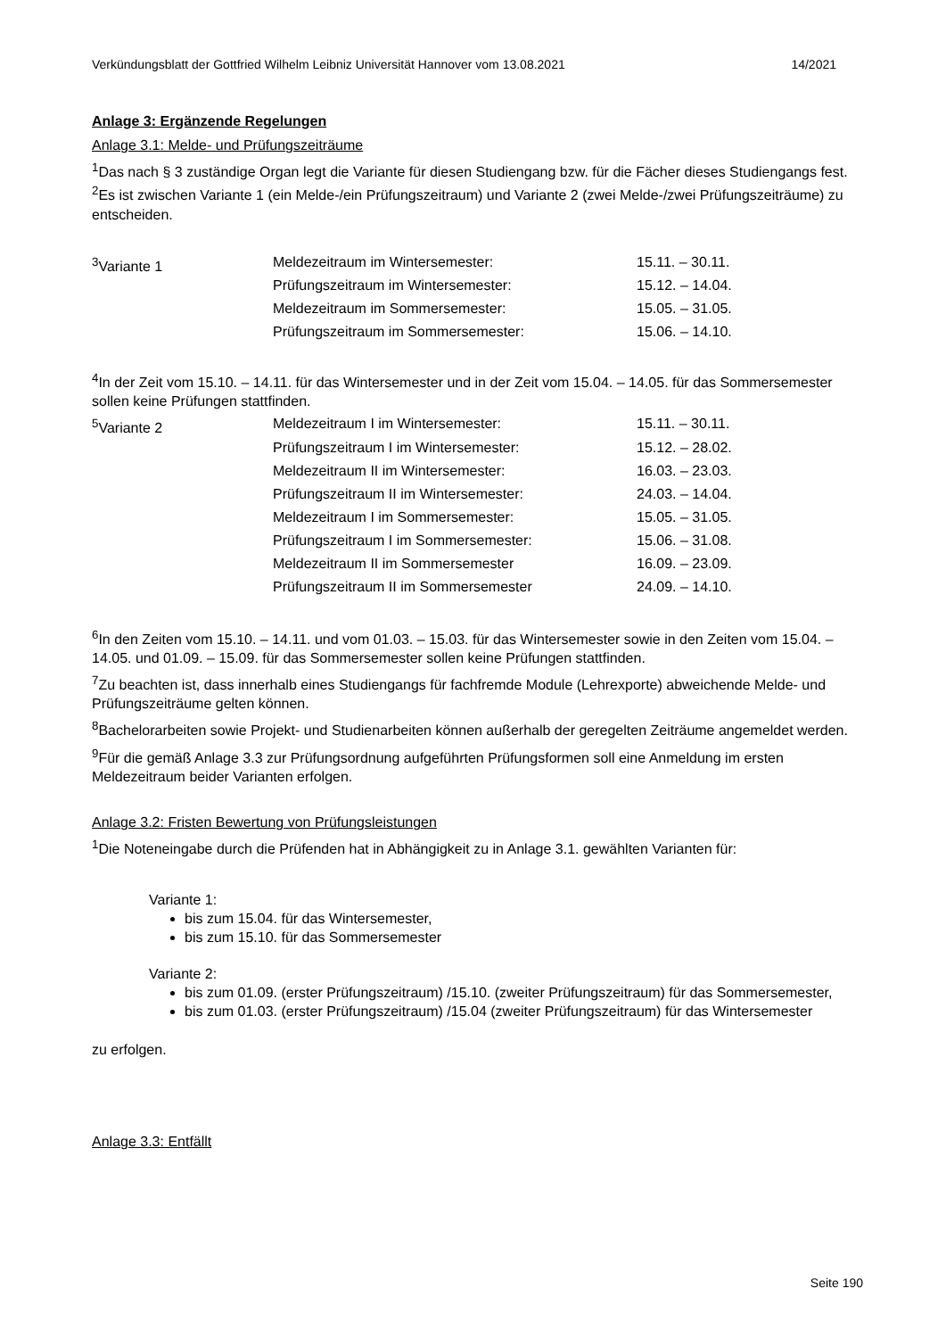Verkündungsblatt der Gottfried Wilhelm Leibniz Universität Hannover vom 13.08.2021 14/2021
Anlage 3: Ergänzende Regelungen
Anlage 3.1: Melde- und Prüfungszeiträume
<sup>1</sup> Das nach § 3 zuständige Organ legt die Variante für diesen Studiengang bzw. für die Fächer dieses Studiengangs fest. <sup>2</sup>Es ist zwischen Variante 1 (ein Melde-/ein Prüfungszeitraum) und Variante 2 (zwei Melde-/zwei Prüfungszeiträume) zu entscheiden.
| <sup>3</sup> Variante 1 | Meldezeitraum im Wintersemester: | 15.11. – 30.11. |
| | Prüfungszeitraum im Wintersemester: | 15.12. – 14.04. |
| | Meldezeitraum im Sommersemester: | 15.05. – 31.05. |
| | Prüfungszeitraum im Sommersemester: | 15.06. – 14.10. |
<sup>4</sup> In der Zeit vom 15.10. – 14.11. für das Wintersemester und in der Zeit vom 15.04. – 14.05. für das Sommersemester sollen keine Prüfungen stattfinden.
| <sup>5</sup> Variante 2 | Meldezeitraum I im Wintersemester: | 15.11. – 30.11. |
| | Prüfungszeitraum I im Wintersemester: | 15.12. – 28.02. |
| | Meldezeitraum II im Wintersemester: | 16.03. – 23.03. |
| | Prüfungszeitraum II im Wintersemester: | 24.03. – 14.04. |
| | Meldezeitraum I im Sommersemester: | 15.05. – 31.05. |
| | Prüfungszeitraum I im Sommersemester: | 15.06. – 31.08. |
| | Meldezeitraum II im Sommersemester | 16.09. – 23.09. |
| | Prüfungszeitraum II im Sommersemester | 24.09. – 14.10. |
<sup>6</sup> In den Zeiten vom 15.10. – 14.11. und vom 01.03. – 15.03. für das Wintersemester sowie in den Zeiten vom 15.04. – 14.05. und 01.09. – 15.09. für das Sommersemester sollen keine Prüfungen stattfinden.
<sup>7</sup> Zu beachten ist, dass innerhalb eines Studiengangs für fachfremde Module (Lehrexporte) abweichende Melde- und Prüfungszeiträume gelten können.
<sup>8</sup> Bachelorarbeiten sowie Projekt- und Studienarbeiten können außerhalb der geregelten Zeiträume angemeldet werden.
<sup>9</sup>Für die gemäß Anlage 3.3 zur Prüfungsordnung aufgeführten Prüfungsformen soll eine Anmeldung im ersten Meldezeitraum beider Varianten erfolgen.
Anlage 3.2: Fristen Bewertung von Prüfungsleistungen
<sup>1</sup> Die Noteneingabe durch die Prüfenden hat in Abhängigkeit zu in Anlage 3.1. gewählten Varianten für:
Variante 1:
bis zum 15.04. für das Wintersemester,
bis zum 15.10. für das Sommersemester
Variante 2:
bis zum 01.09. (erster Prüfungszeitraum) /15.10. (zweiter Prüfungszeitraum) für das Sommersemester,
bis zum 01.03. (erster Prüfungszeitraum) /15.04 (zweiter Prüfungszeitraum) für das Wintersemester
zu erfolgen.
Anlage 3.3: Entfällt
Seite 190